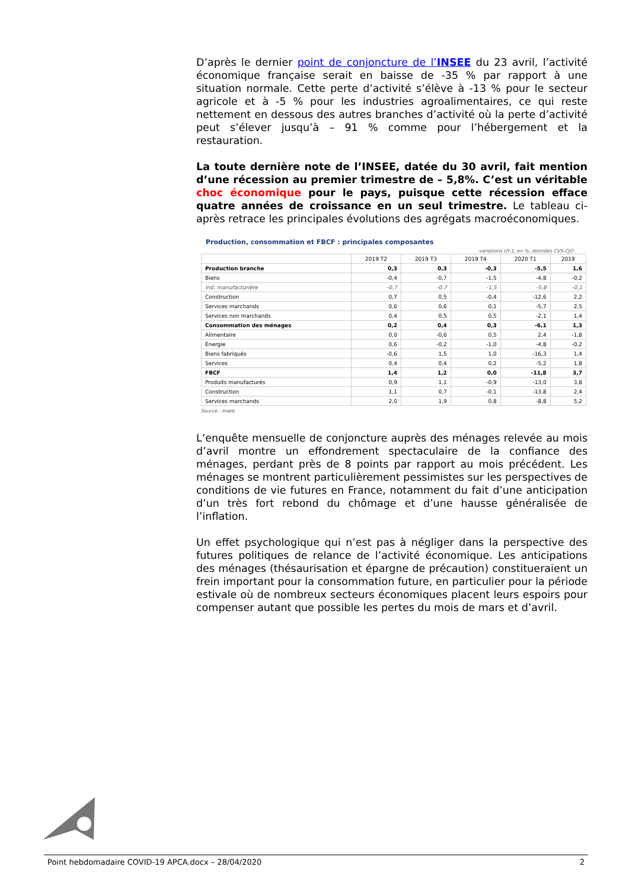D’après le dernier point de conjoncture de l’INSEE du 23 avril, l’activité économique française serait en baisse de -35 % par rapport à une situation normale. Cette perte d’activité s’élève à -13 % pour le secteur agricole et à -5 % pour les industries agroalimentaires, ce qui reste nettement en dessous des autres branches d’activité où la perte d’activité peut s’élever jusqu’à – 91 % comme pour l’hébergement et la restauration.
La toute dernière note de l’INSEE, datée du 30 avril, fait mention d’une récession au premier trimestre de – 5,8%. C’est un véritable choc économique pour le pays, puisque cette récession efface quatre années de croissance en un seul trimestre. Le tableau ci-après retrace les principales évolutions des agrégats macroéconomiques.
Production, consommation et FBCF : principales composantes
variations t/t-1, en %, données CVS-CJO
| | 2019 T2 | 2019 T3 | 2019 T4 | 2020 T1 | 2019 |
| --- | --- | --- | --- | --- | --- |
| Production branche | 0,3 | 0,3 | -0,3 | -5,5 | 1,6 |
| Biens | -0,4 | -0,7 | -1,5 | -4,8 | -0,2 |
| Ind. manufacturière | -0,7 | -0,7 | -1,5 | -5,8 | -0,1 |
| Construction | 0,7 | 0,5 | -0,4 | -12,6 | 2,2 |
| Services marchands | 0,6 | 0,6 | 0,1 | -5,7 | 2,5 |
| Services non marchands | 0,4 | 0,5 | 0,5 | -2,1 | 1,4 |
| Consommation des ménages | 0,2 | 0,4 | 0,3 | -6,1 | 1,3 |
| Alimentaire | 0,0 | -0,6 | 0,5 | 2,4 | -1,8 |
| Énergie | 0,6 | -0,2 | -1,0 | -4,8 | -0,2 |
| Biens fabriqués | -0,6 | 1,5 | 1,0 | -16,3 | 1,4 |
| Services | 0,4 | 0,4 | 0,2 | -5,2 | 1,8 |
| FBCF | 1,4 | 1,2 | 0,0 | -11,8 | 3,7 |
| Produits manufacturés | 0,9 | 1,1 | -0,9 | -13,0 | 3,8 |
| Construction | 1,1 | 0,7 | -0,1 | -13,8 | 2,4 |
| Services marchands | 2,0 | 1,9 | 0,8 | -8,8 | 5,2 |
Source : Insee
L’enquête mensuelle de conjoncture auprès des ménages relevée au mois d’avril montre un effondrement spectaculaire de la confiance des ménages, perdant près de 8 points par rapport au mois précédent. Les ménages se montrent particulièrement pessimistes sur les perspectives de conditions de vie futures en France, notamment du fait d’une anticipation d’un très fort rebond du chômage et d’une hausse généralisée de l’inflation.
Un effet psychologique qui n’est pas à négliger dans la perspective des futures politiques de relance de l’activité économique. Les anticipations des ménages (thésaurisation et épargne de précaution) constitueraient un frein important pour la consommation future, en particulier pour la période estivale où de nombreux secteurs économiques placent leurs espoirs pour compenser autant que possible les pertes du mois de mars et d’avril.
Point hebdomadaire COVID-19 APCA.docx – 28/04/2020 2